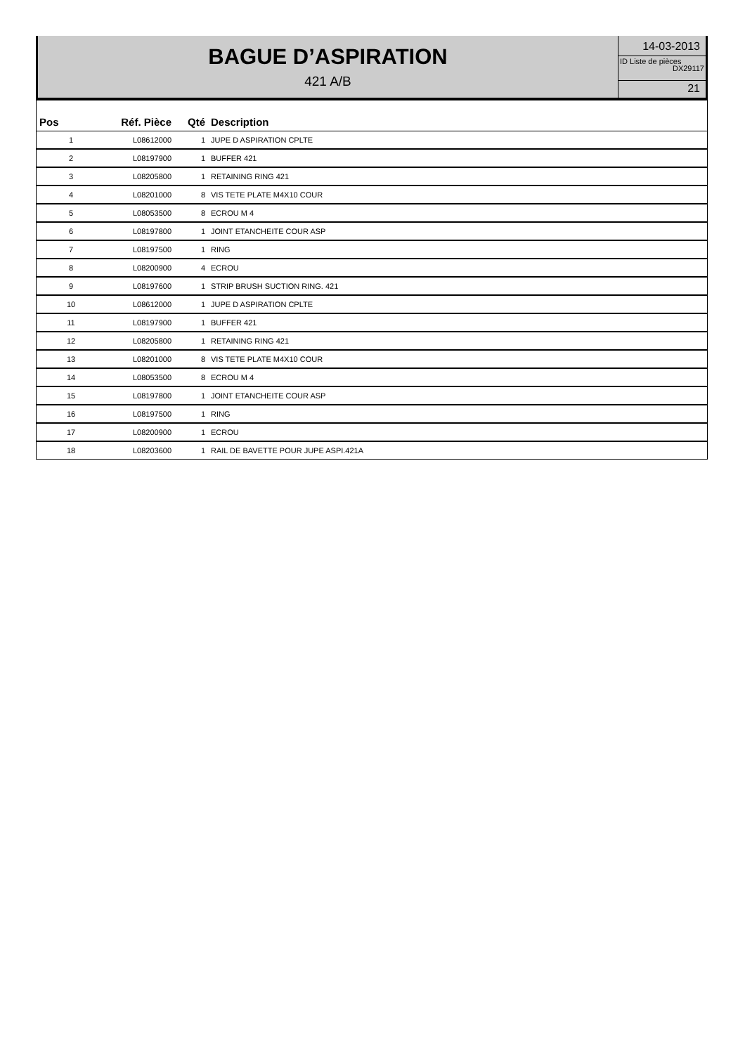BAGUE D’ASPIRATION
421 A/B
14-03-2013
ID Liste de pièces
DX29117
21
| Pos | Réf. Pièce | Qté | Description |
| --- | --- | --- | --- |
| 1 | L08612000 | 1 | JUPE D ASPIRATION CPLTE |
| 2 | L08197900 | 1 | BUFFER 421 |
| 3 | L08205800 | 1 | RETAINING RING 421 |
| 4 | L08201000 | 8 | VIS TETE PLATE M4X10 COUR |
| 5 | L08053500 | 8 | ECROU M 4 |
| 6 | L08197800 | 1 | JOINT ETANCHEITE COUR ASP |
| 7 | L08197500 | 1 | RING |
| 8 | L08200900 | 4 | ECROU |
| 9 | L08197600 | 1 | STRIP BRUSH SUCTION RING. 421 |
| 10 | L08612000 | 1 | JUPE D ASPIRATION CPLTE |
| 11 | L08197900 | 1 | BUFFER 421 |
| 12 | L08205800 | 1 | RETAINING RING 421 |
| 13 | L08201000 | 8 | VIS TETE PLATE M4X10 COUR |
| 14 | L08053500 | 8 | ECROU M 4 |
| 15 | L08197800 | 1 | JOINT ETANCHEITE COUR ASP |
| 16 | L08197500 | 1 | RING |
| 17 | L08200900 | 1 | ECROU |
| 18 | L08203600 | 1 | RAIL DE BAVETTE POUR JUPE ASPI.421A |